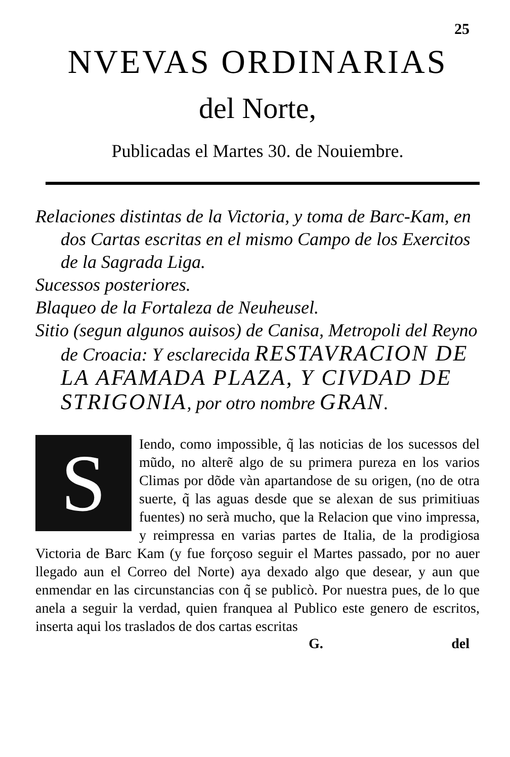25
NVEVAS ORDINARIAS
del Norte,
Publicadas el Martes 30. de Nouiembre.
Relaciones distintas de la Victoria, y toma de Barc-Kam, en dos Cartas escritas en el mismo Campo de los Exercitos de la Sagrada Liga.
Sucessos posteriores.
Blaqueo de la Fortaleza de Neuheusel.
Sitio (segun algunos auisos) de Canisa, Metropoli del Reyno de Croacia: Y esclarecida RESTAVRACION DE LA AFAMADA PLAZA, Y CIVDAD DE STRIGONIA, por otro nombre GRAN.
S
Iendo, como impossible, q̃ las noticias de los sucessos del mũdo, no alterẽ algo de su primera pureza en los varios Climas por dõde vàn apartandose de su origen, (no de otra suerte, q̃ las aguas desde que se alexan de sus primitiuas fuentes) no serà mucho, que la Relacion que vino impressa, y reimpressa en varias partes de Italia, de la prodigiosa Victoria de Barc Kam (y fue forçoso seguir el Martes passado, por no auer llegado aun el Correo del Norte) aya dexado algo que desear, y aun que enmendar en las circunstancias con q̃ se publicò. Por nuestra pues, de lo que anela a seguir la verdad, quien franquea al Publico este genero de escritos, inserta aqui los traslados de dos cartas escritas
G. del